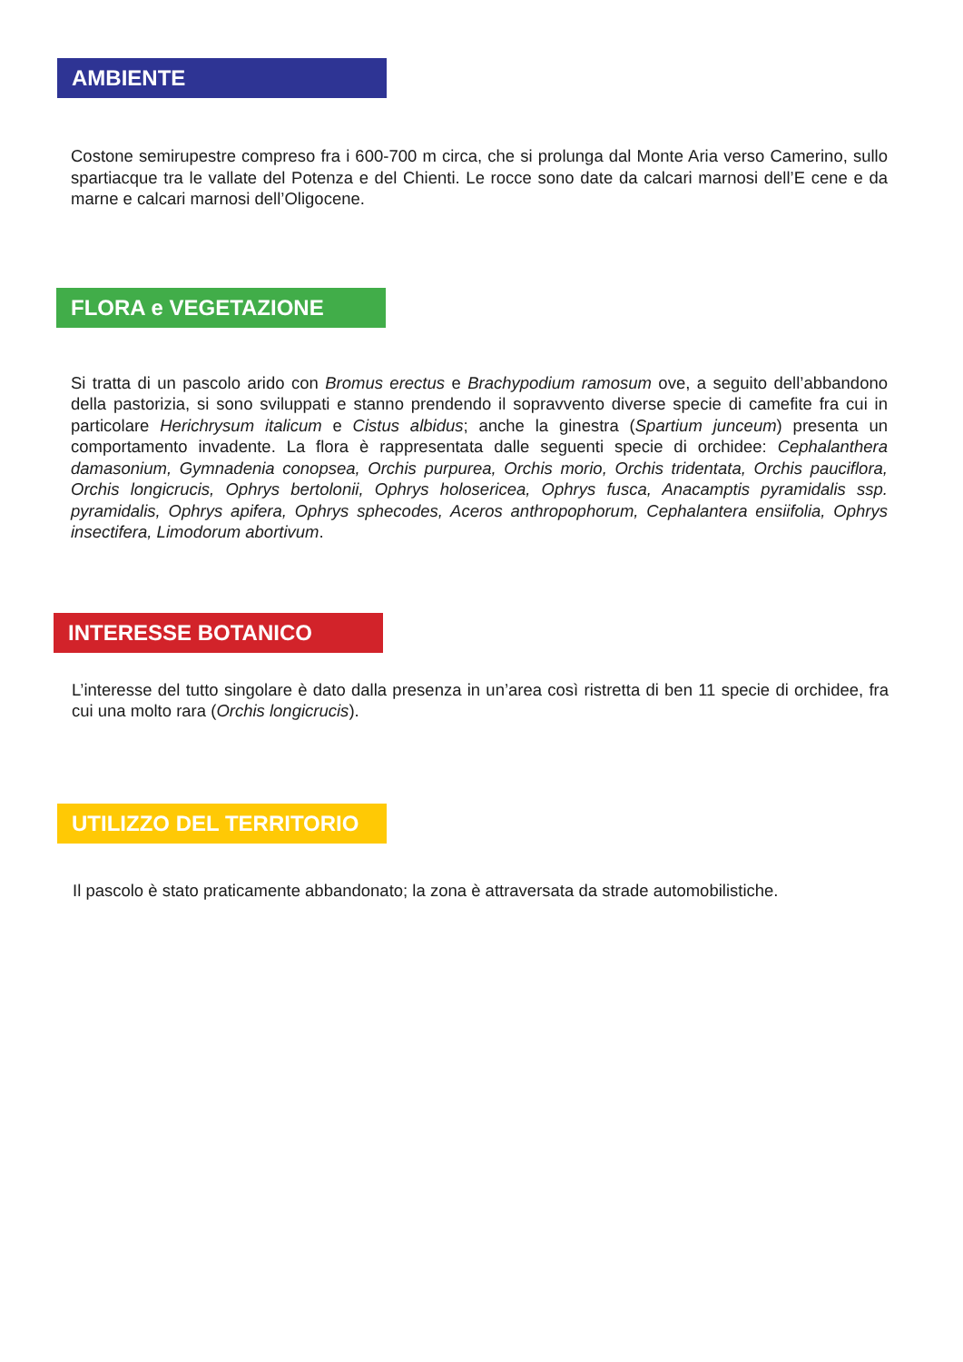AMBIENTE
Costone semirupestre compreso fra i 600-700 m circa, che si prolunga dal Monte Aria verso Camerino, sullo spartiacque tra le vallate del Potenza e del Chienti. Le rocce sono date da calcari marnosi dell’E cene e da marne e calcari marnosi dell’Oligocene.
FLORA e VEGETAZIONE
Si tratta di un pascolo arido con Bromus erectus e Brachypodium ramosum ove, a seguito dell’abbandono della pastorizia, si sono sviluppati e stanno prendendo il sopravvento diverse specie di camefite fra cui in particolare Herichrysum italicum e Cistus albidus; anche la ginestra (Spartium junceum) presenta un comportamento invadente. La flora è rappresentata dalle seguenti specie di orchidee: Cephalanthera damasonium, Gymnadenia conopsea, Orchis purpurea, Orchis morio, Orchis tridentata, Orchis pauciflora, Orchis longicrucis, Ophrys bertolonii, Ophrys holosericea, Ophrys fusca, Anacamptis pyramidalis ssp. pyramidalis, Ophrys apifera, Ophrys sphecodes, Aceros anthropophorum, Cephalantera ensiifolia, Ophrys insectifera, Limodorum abortivum.
INTERESSE BOTANICO
L’interesse del tutto singolare è dato dalla presenza in un’area così ristretta di ben 11 specie di orchidee, fra cui una molto rara (Orchis longicrucis).
UTILIZZO DEL TERRITORIO
Il pascolo è stato praticamente abbandonato; la zona è attraversata da strade automobilistiche.